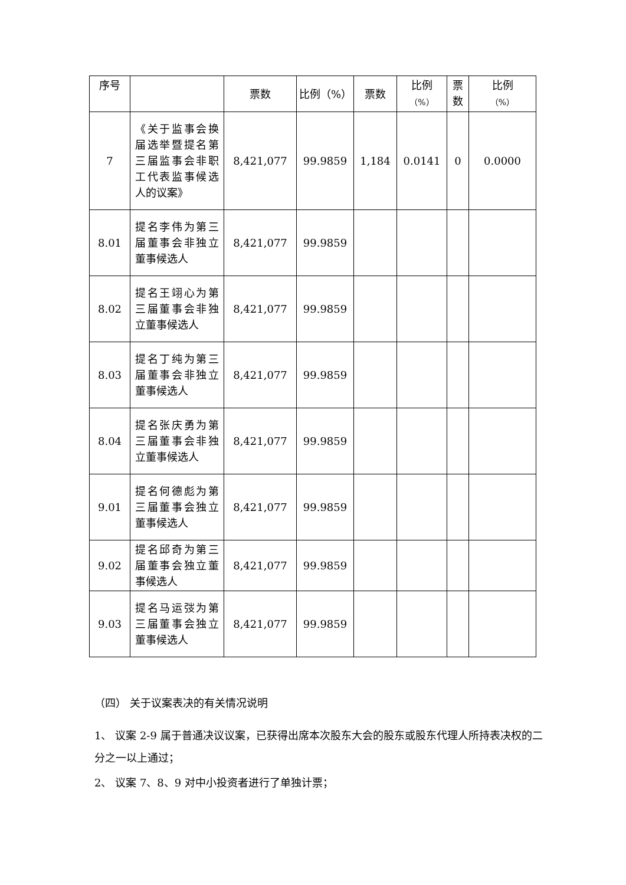| 序号 | | 票数 | 比例（%） | 票数 | 比例 （%） | 票 数 | 比例 （%） |
| --- | --- | --- | --- | --- | --- | --- | --- |
| 7 | 《关于监事会换届选举暨提名第三届监事会非职工代表监事候选人的议案》 | 8,421,077 | 99.9859 | 1,184 | 0.0141 | 0 | 0.0000 |
| 8.01 | 提名李伟为第三届董事会非独立董事候选人 | 8,421,077 | 99.9859 | | | | |
| 8.02 | 提名王翊心为第三届董事会非独立董事候选人 | 8,421,077 | 99.9859 | | | | |
| 8.03 | 提名丁纯为第三届董事会非独立董事候选人 | 8,421,077 | 99.9859 | | | | |
| 8.04 | 提名张庆勇为第三届董事会非独立董事候选人 | 8,421,077 | 99.9859 | | | | |
| 9.01 | 提名何德彪为第三届董事会独立董事候选人 | 8,421,077 | 99.9859 | | | | |
| 9.02 | 提名邱奇为第三届董事会独立董事候选人 | 8,421,077 | 99.9859 | | | | |
| 9.03 | 提名马运弢为第三届董事会独立董事候选人 | 8,421,077 | 99.9859 | | | | |
（四） 关于议案表决的有关情况说明
1、 议案 2-9 属于普通决议议案，已获得出席本次股东大会的股东或股东代理人所持表决权的二分之一以上通过；
2、 议案 7、8、9 对中小投资者进行了单独计票；